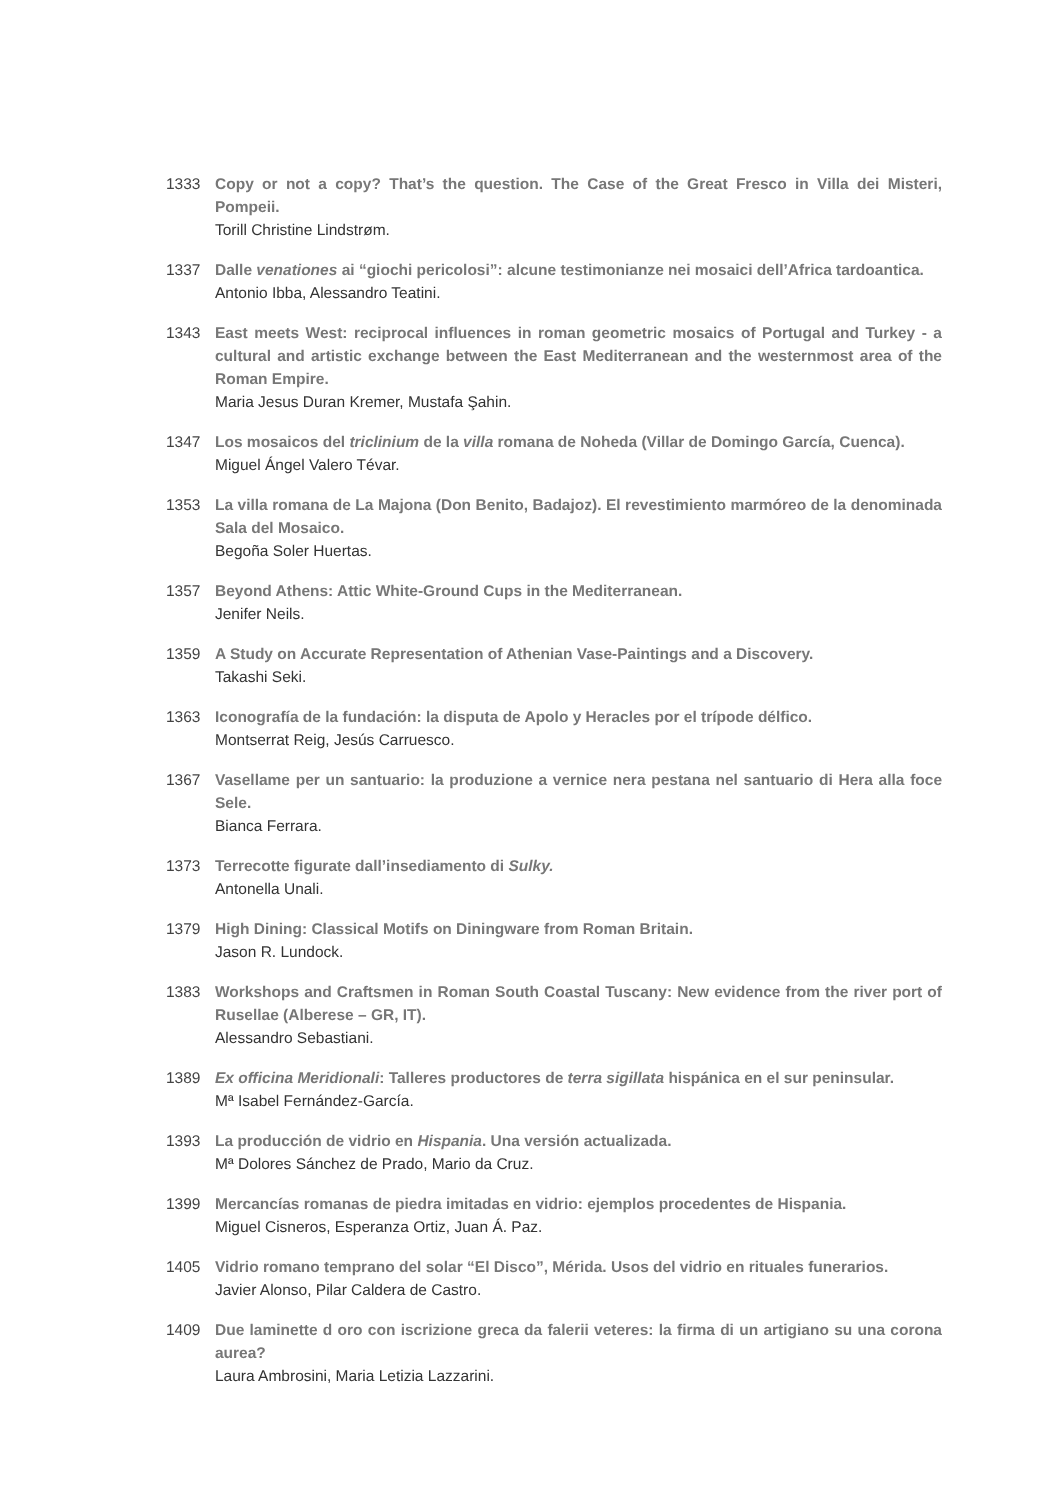1333 Copy or not a copy? That’s the question. The Case of the Great Fresco in Villa dei Misteri, Pompeii.
Torill Christine Lindstrøm.
1337 Dalle venationes ai “giochi pericolosi”: alcune testimonianze nei mosaici dell’Africa tardoantica.
Antonio Ibba, Alessandro Teatini.
1343 East meets West: reciprocal influences in roman geometric mosaics of Portugal and Turkey - a cultural and artistic exchange between the East Mediterranean and the westernmost area of the Roman Empire.
Maria Jesus Duran Kremer, Mustafa Şahin.
1347 Los mosaicos del triclinium de la villa romana de Noheda (Villar de Domingo García, Cuenca).
Miguel Ángel Valero Tévar.
1353 La villa romana de La Majona (Don Benito, Badajoz). El revestimiento marmóreo de la denominada Sala del Mosaico.
Begoña Soler Huertas.
1357 Beyond Athens: Attic White-Ground Cups in the Mediterranean.
Jenifer Neils.
1359 A Study on Accurate Representation of Athenian Vase-Paintings and a Discovery.
Takashi Seki.
1363 Iconografía de la fundación: la disputa de Apolo y Heracles por el trípode délfico.
Montserrat Reig, Jesús Carruesco.
1367 Vasellame per un santuario: la produzione a vernice nera pestana nel santuario di Hera alla foce Sele.
Bianca Ferrara.
1373 Terrecotte figurate dall’insediamento di Sulky.
Antonella Unali.
1379 High Dining: Classical Motifs on Diningware from Roman Britain.
Jason R. Lundock.
1383 Workshops and Craftsmen in Roman South Coastal Tuscany: New evidence from the river port of Rusellae (Alberese – GR, IT).
Alessandro Sebastiani.
1389 Ex officina Meridionali: Talleres productores de terra sigillata hispánica en el sur peninsular.
Mª Isabel Fernández-García.
1393 La producción de vidrio en Hispania. Una versión actualizada.
Mª Dolores Sánchez de Prado, Mario da Cruz.
1399 Mercancías romanas de piedra imitadas en vidrio: ejemplos procedentes de Hispania.
Miguel Cisneros, Esperanza Ortiz, Juan Á. Paz.
1405 Vidrio romano temprano del solar “El Disco”, Mérida. Usos del vidrio en rituales funerarios.
Javier Alonso, Pilar Caldera de Castro.
1409 Due laminette d oro con iscrizione greca da falerii veteres: la firma di un artigiano su una corona aurea?
Laura Ambrosini, Maria Letizia Lazzarini.